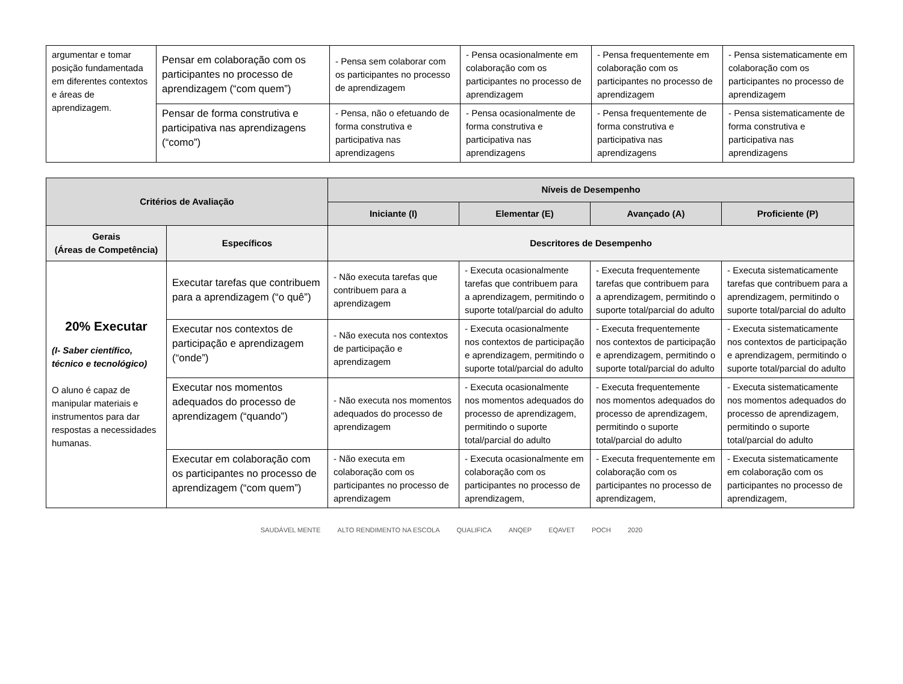| argumentar e tomar posição fundamentada em diferentes contextos e áreas de aprendizagem. | Pensar em colaboração com os participantes no processo de aprendizagem (“com quem”) | - Pensa sem colaborar com os participantes no processo de aprendizagem | - Pensa ocasionalmente em colaboração com os participantes no processo de aprendizagem | - Pensa frequentemente em colaboração com os participantes no processo de aprendizagem | - Pensa sistematicamente em colaboração com os participantes no processo de aprendizagem |
| | Pensar de forma construtiva e participativa nas aprendizagens (“como”) | - Pensa, não o efetuando de forma construtiva e participativa nas aprendizagens | - Pensa ocasionalmente de forma construtiva e participativa nas aprendizagens | - Pensa frequentemente de forma construtiva e participativa nas aprendizagens | - Pensa sistematicamente de forma construtiva e participativa nas aprendizagens |
| Critérios de Avaliação | | Níveis de Desempenho | | | |
| --- | --- | --- | --- | --- | --- |
| | | Iniciante (I) | Elementar (E) | Avançado (A) | Proficiente (P) |
| Gerais (Áreas de Competência) | Específicos | Descritores de Desempenho | | | |
| 20% Executar (I- Saber científico, técnico e tecnológico) O aluno é capaz de manipular materiais e instrumentos para dar respostas a necessidades humanas. | Executar tarefas que contribuem para a aprendizagem (“o quê”) | - Não executa tarefas que contribuem para a aprendizagem | - Executa ocasionalmente tarefas que contribuem para a aprendizagem, permitindo o suporte total/parcial do adulto | - Executa frequentemente tarefas que contribuem para a aprendizagem, permitindo o suporte total/parcial do adulto | - Executa sistematicamente tarefas que contribuem para a aprendizagem, permitindo o suporte total/parcial do adulto |
| | Executar nos contextos de participação e aprendizagem (“onde”) | - Não executa nos contextos de participação e aprendizagem | - Executa ocasionalmente nos contextos de participação e aprendizagem, permitindo o suporte total/parcial do adulto | - Executa frequentemente nos contextos de participação e aprendizagem, permitindo o suporte total/parcial do adulto | - Executa sistematicamente nos contextos de participação e aprendizagem, permitindo o suporte total/parcial do adulto |
| | Executar nos momentos adequados do processo de aprendizagem (“quando”) | - Não executa nos momentos adequados do processo de aprendizagem | - Executa ocasionalmente nos momentos adequados do processo de aprendizagem, permitindo o suporte total/parcial do adulto | - Executa frequentemente nos momentos adequados do processo de aprendizagem, permitindo o suporte total/parcial do adulto | - Executa sistematicamente nos momentos adequados do processo de aprendizagem, permitindo o suporte total/parcial do adulto |
| | Executar em colaboração com os participantes no processo de aprendizagem (“com quem”) | - Não executa em colaboração com os participantes no processo de aprendizagem | - Executa ocasionalmente em colaboração com os participantes no processo de aprendizagem, | - Executa frequentemente em colaboração com os participantes no processo de aprendizagem, | - Executa sistematicamente em colaboração com os participantes no processo de aprendizagem, |
SAUDÁVEL MENTE ALTO RENDIMENTO NA ESCOLA QUALIFICA ANQEP EQAVET POCH 2020